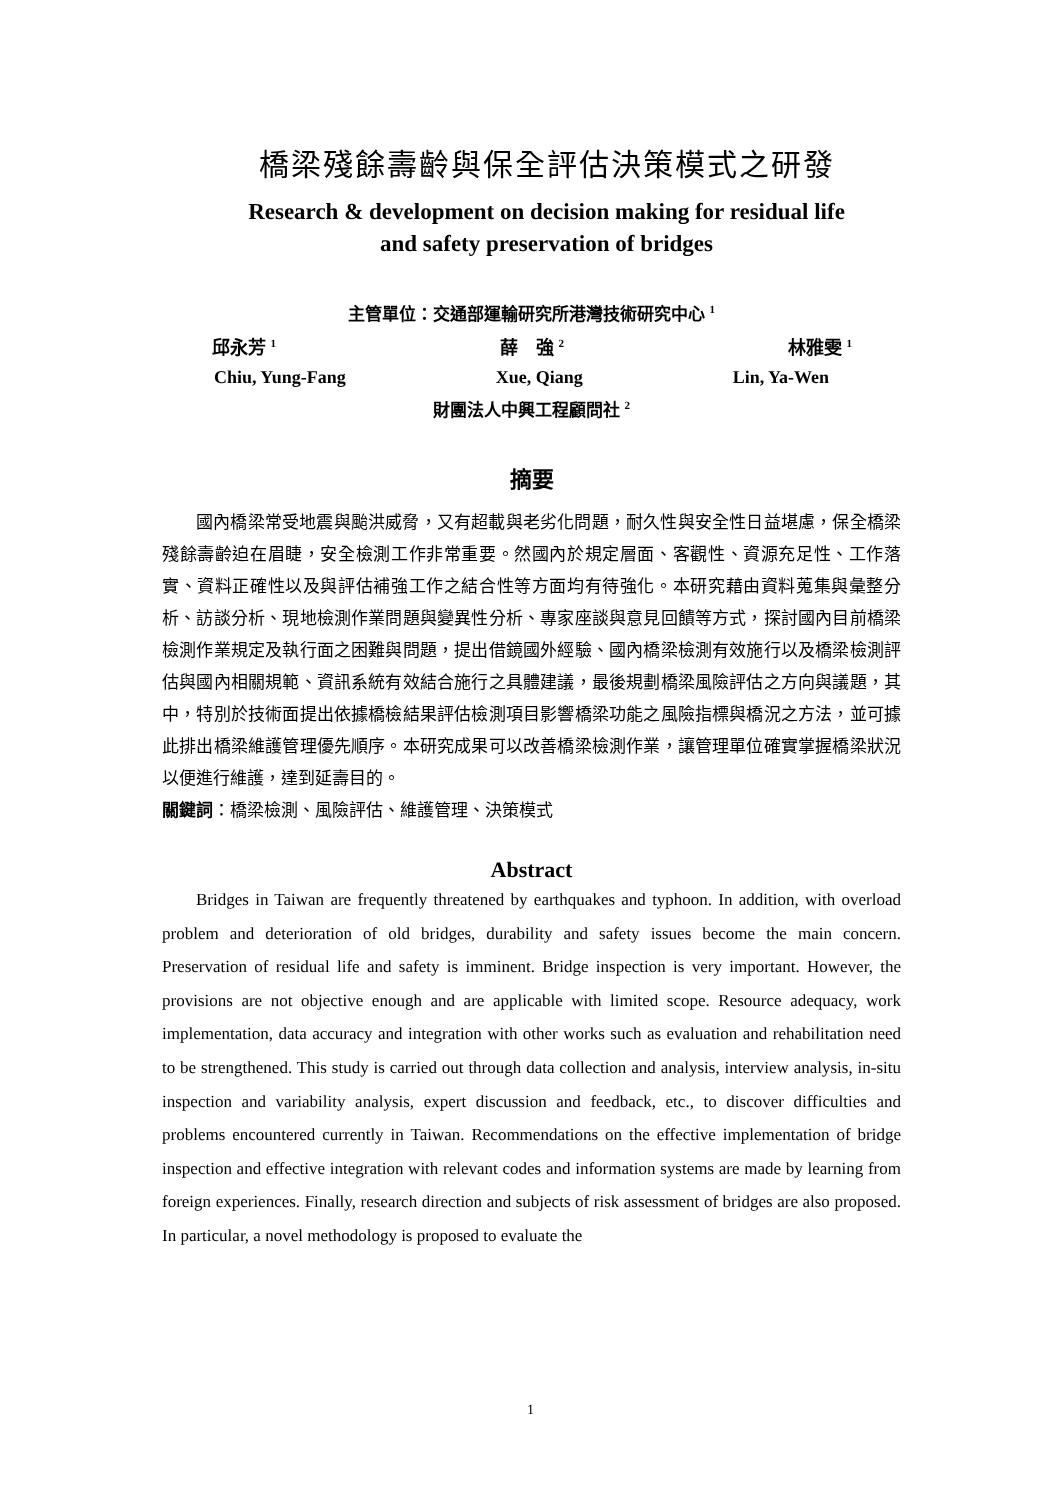橋梁殘餘壽齡與保全評估決策模式之研發
Research & development on decision making for residual life
and safety preservation of bridges
主管單位：交通部運輸研究所港灣技術研究中心 <sup>1</sup>
邱永芳 <sup>1</sup> 薛　強 <sup>2</sup> 林雅雯 <sup>1</sup>
Chiu, Yung-Fang Xue, Qiang Lin, Ya-Wen
財團法人中興工程顧問社 <sup>2</sup>
摘要
國內橋梁常受地震與颱洪威脅，又有超載與老劣化問題，耐久性與安全性日益堪慮，保全橋梁殘餘壽齡迫在眉睫，安全檢測工作非常重要。然國內於規定層面、客觀性、資源充足性、工作落實、資料正確性以及與評估補強工作之結合性等方面均有待強化。本研究藉由資料蒐集與彙整分析、訪談分析、現地檢測作業問題與變異性分析、專家座談與意見回饋等方式，探討國內目前橋梁檢測作業規定及執行面之困難與問題，提出借鏡國外經驗、國內橋梁檢測有效施行以及橋梁檢測評估與國內相關規範、資訊系統有效結合施行之具體建議，最後規劃橋梁風險評估之方向與議題，其中，特別於技術面提出依據橋檢結果評估檢測項目影響橋梁功能之風險指標與橋況之方法，並可據此排出橋梁維護管理優先順序。本研究成果可以改善橋梁檢測作業，讓管理單位確實掌握橋梁狀況以便進行維護，達到延壽目的。
關鍵詞：橋梁檢測、風險評估、維護管理、決策模式
Abstract
Bridges in Taiwan are frequently threatened by earthquakes and typhoon. In addition, with overload problem and deterioration of old bridges, durability and safety issues become the main concern. Preservation of residual life and safety is imminent. Bridge inspection is very important. However, the provisions are not objective enough and are applicable with limited scope. Resource adequacy, work implementation, data accuracy and integration with other works such as evaluation and rehabilitation need to be strengthened. This study is carried out through data collection and analysis, interview analysis, in-situ inspection and variability analysis, expert discussion and feedback, etc., to discover difficulties and problems encountered currently in Taiwan. Recommendations on the effective implementation of bridge inspection and effective integration with relevant codes and information systems are made by learning from foreign experiences. Finally, research direction and subjects of risk assessment of bridges are also proposed. In particular, a novel methodology is proposed to evaluate the
1